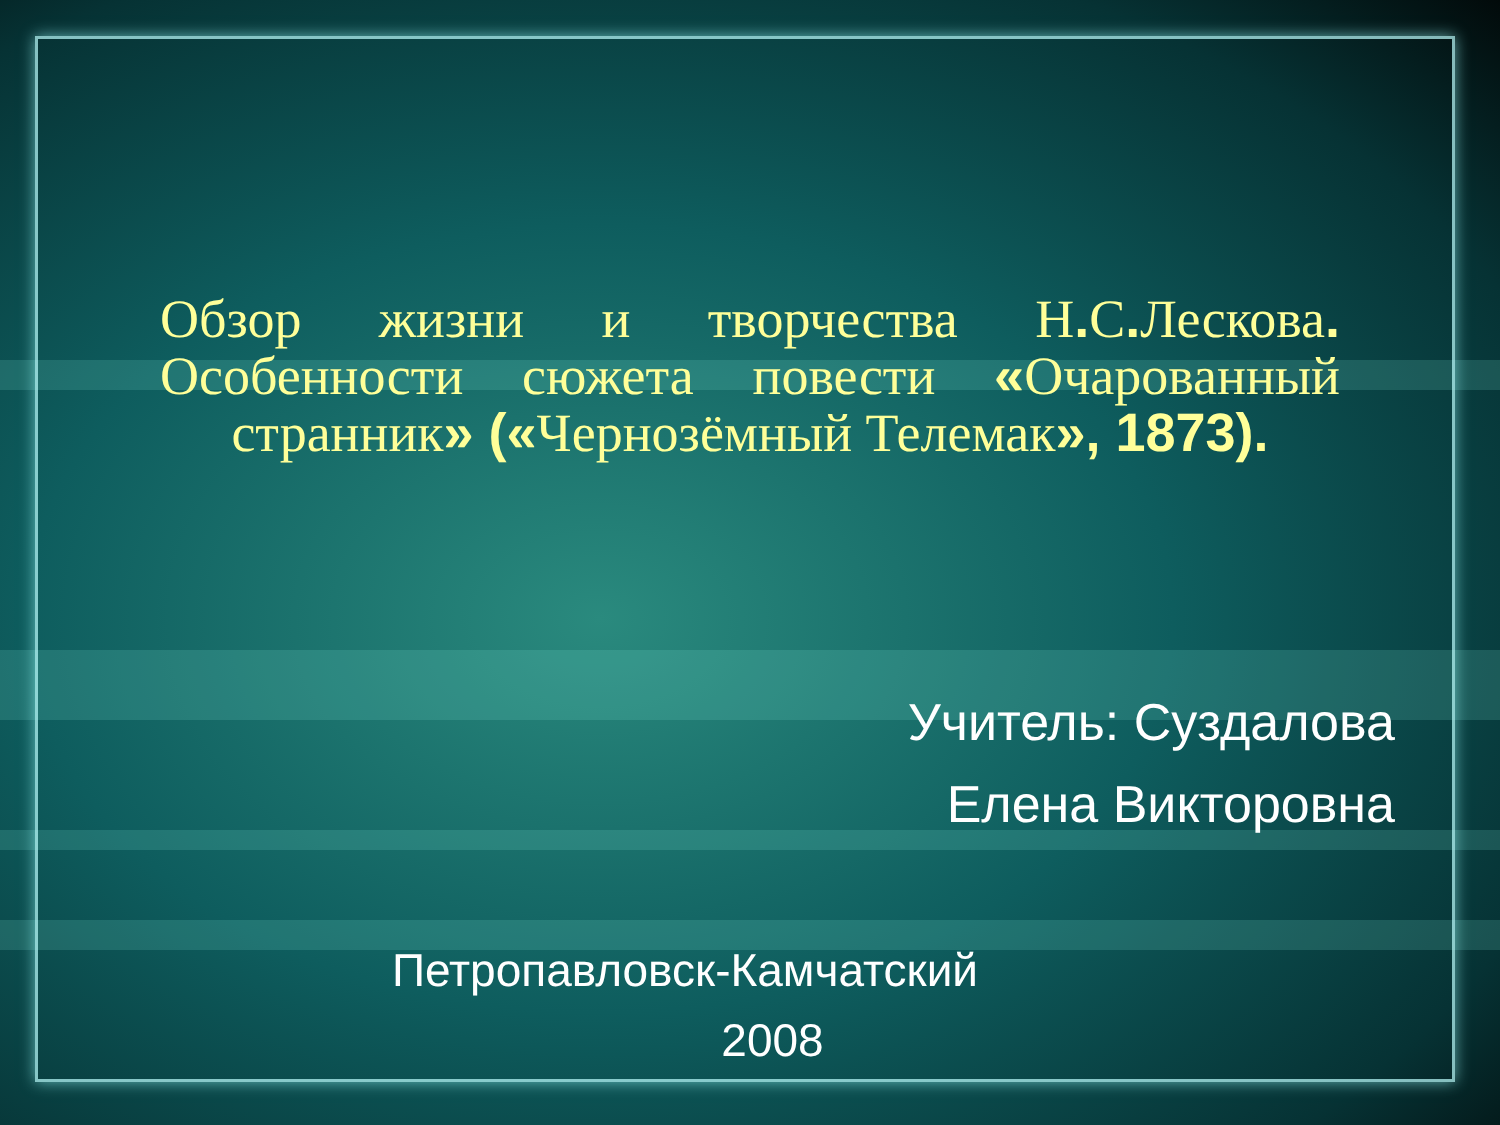Обзор жизни и творчества Н. С. Лескова. Особенности сюжета повести «Очарованный странник» («Чернозёмный Телемак», 1873).
Учитель: Суздалова
Елена Викторовна
Петропавловск-Камчатский
2008